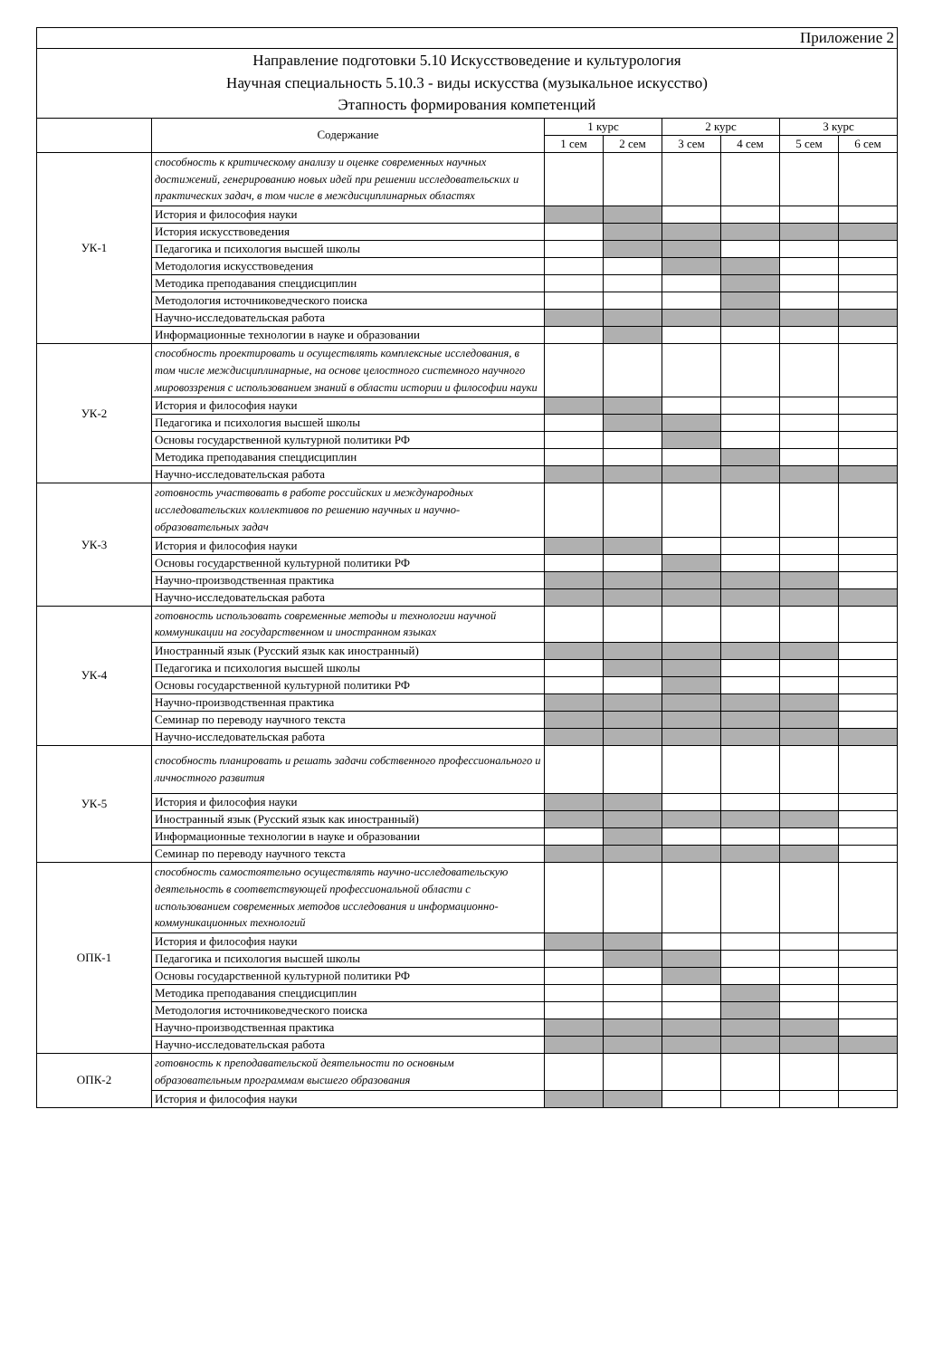| Приложение 2 | | | | | | | |
| Направление подготовки 5.10 Искусствоведение и культурология Научная специальность 5.10.3 - виды искусства (музыкальное искусство) Этапность формирования компетенций | | | | | | | |
| | Содержание | 1 курс | | 2 курс | | 3 курс | |
| | | 1 сем | 2 сем | 3 сем | 4 сем | 5 сем | 6 сем |
| УК-1 | способность к критическому анализу и оценке современных научных достижений, генерированию новых идей при решении исследовательских и практических задач, в том числе в междисциплинарных областях | | | | | | |
| | История и философия науки | | | | | | |
| | История искусствоведения | | | | | | |
| | Педагогика и психология высшей школы | | | | | | |
| | Методология искусствоведения | | | | | | |
| | Методика преподавания спецдисциплин | | | | | | |
| | Методология источниковедческого поиска | | | | | | |
| | Научно-исследовательская работа | | | | | | |
| | Информационные технологии в науке и образовании | | | | | | |
| УК-2 | способность проектировать и осуществлять комплексные исследования, в том числе междисциплинарные, на основе целостного системного научного мировоззрения с использованием знаний в области истории и философии науки | | | | | | |
| | История и философия науки | | | | | | |
| | Педагогика и психология высшей школы | | | | | | |
| | Основы государственной культурной политики РФ | | | | | | |
| | Методика преподавания спецдисциплин | | | | | | |
| | Научно-исследовательская работа | | | | | | |
| УК-3 | готовность участвовать в работе российских и международных исследовательских коллективов по решению научных и научно-образовательных задач | | | | | | |
| | История и философия науки | | | | | | |
| | Основы государственной культурной политики РФ | | | | | | |
| | Научно-производственная практика | | | | | | |
| | Научно-исследовательская работа | | | | | | |
| УК-4 | готовность использовать современные методы и технологии научной коммуникации на государственном и иностранном языках | | | | | | |
| | Иностранный язык (Русский язык как иностранный) | | | | | | |
| | Педагогика и психология высшей школы | | | | | | |
| | Основы государственной культурной политики РФ | | | | | | |
| | Научно-производственная практика | | | | | | |
| | Семинар по переводу научного текста | | | | | | |
| | Научно-исследовательская работа | | | | | | |
| УК-5 | способность планировать и решать задачи собственного профессионального и личностного развития | | | | | | |
| | История и философия науки | | | | | | |
| | Иностранный язык (Русский язык как иностранный) | | | | | | |
| | Информационные технологии в науке и образовании | | | | | | |
| | Семинар по переводу научного текста | | | | | | |
| ОПК-1 | способность самостоятельно осуществлять научно-исследовательскую деятельность в соответствующей профессиональной области с использованием современных методов исследования и информационно-коммуникационных технологий | | | | | | |
| | История и философия науки | | | | | | |
| | Педагогика и психология высшей школы | | | | | | |
| | Основы государственной культурной политики РФ | | | | | | |
| | Методика преподавания спецдисциплин | | | | | | |
| | Методология источниковедческого поиска | | | | | | |
| | Научно-производственная практика | | | | | | |
| | Научно-исследовательская работа | | | | | | |
| ОПК-2 | готовность к преподавательской деятельности по основным образовательным программам высшего образования | | | | | | |
| | История и философия науки | | | | | | |